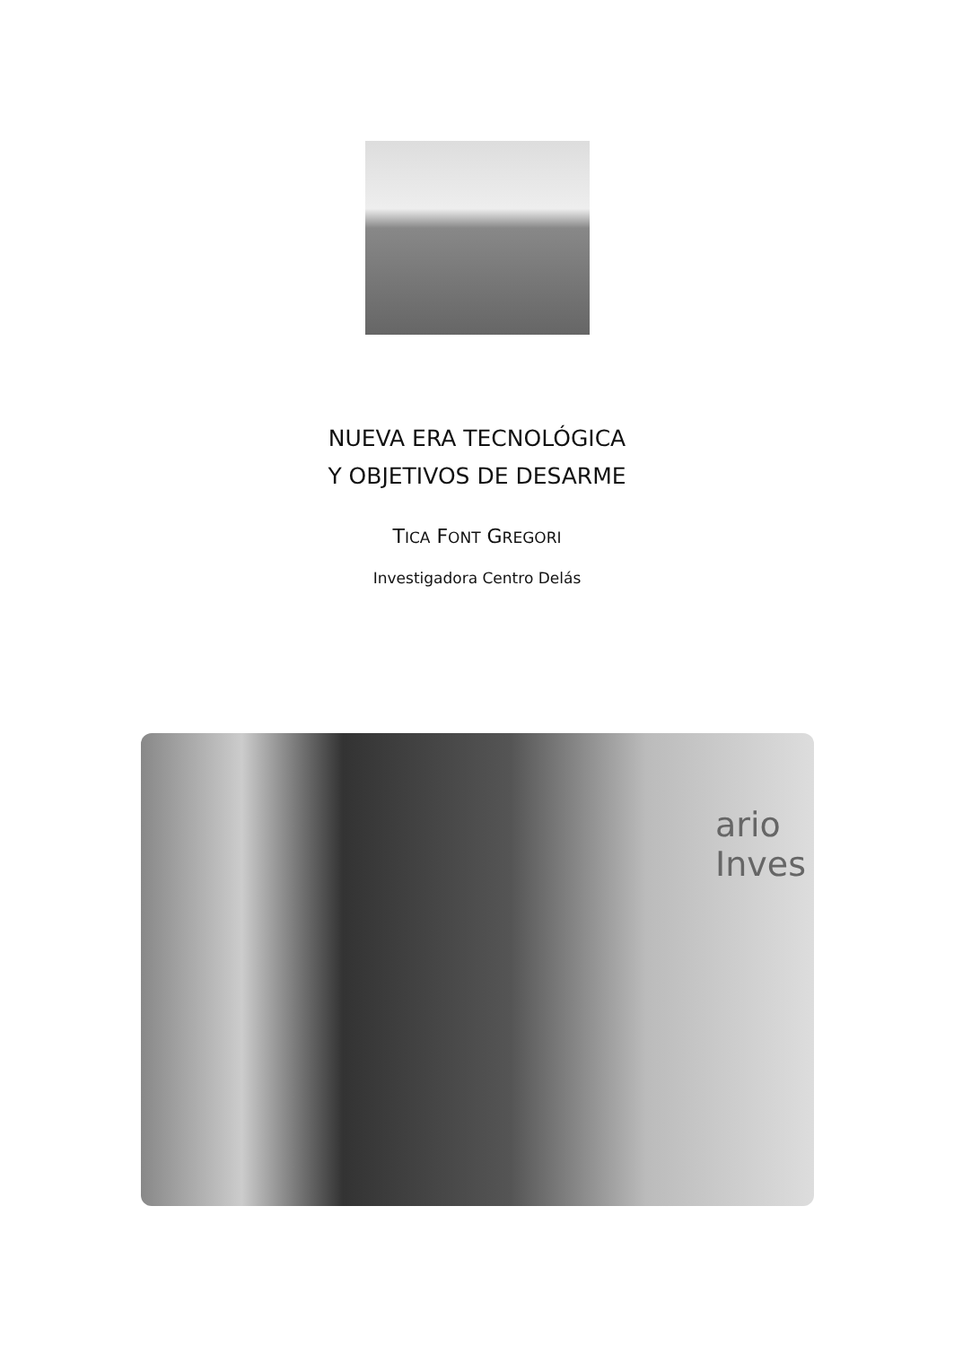NUEVA ERA TECNOLÓGICA
Y OBJETIVOS DE DESARME
TICA FONT GREGORI
Investigadora Centro Delás
ario Inves